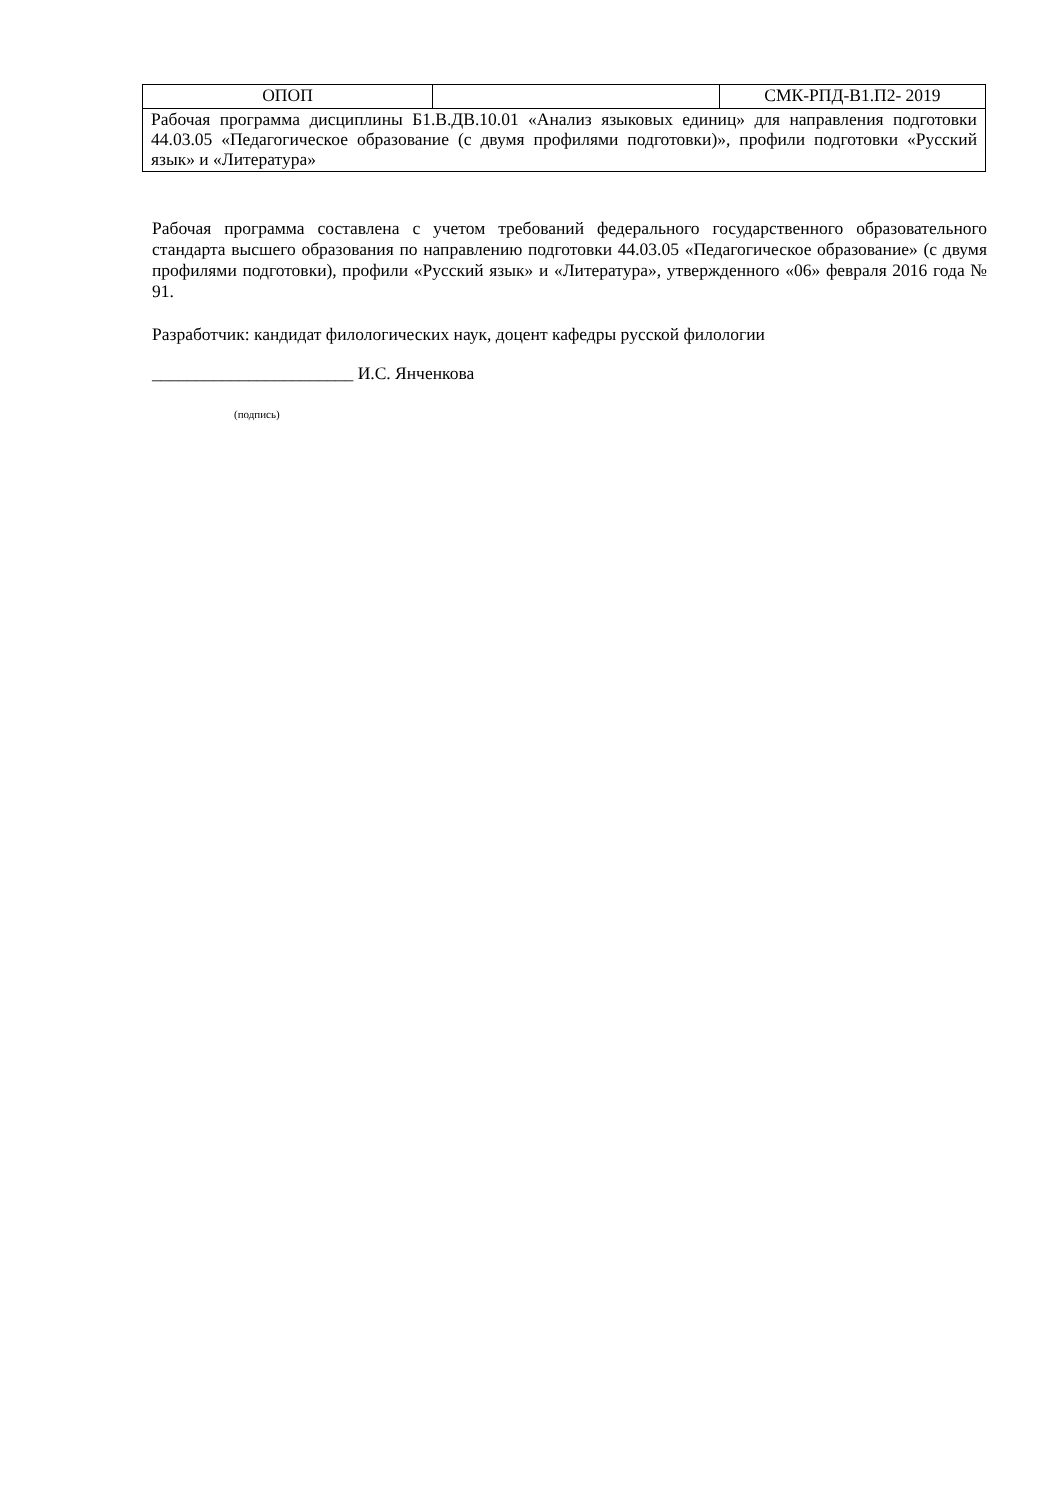| ОПОП | | СМК-РПД-В1.П2- 2019 |
| Рабочая программа дисциплины Б1.В.ДВ.10.01 «Анализ языковых единиц» для направления подготовки 44.03.05 «Педагогическое образование (с двумя профилями подготовки)», профили подготовки «Русский язык» и «Литература» | | |
Рабочая программа составлена с учетом требований федерального государственного образовательного стандарта высшего образования по направлению подготовки 44.03.05 «Педагогическое образование» (с двумя профилями подготовки), профили «Русский язык» и «Литература», утвержденного «06» февраля 2016 года № 91.
Разработчик: кандидат филологических наук, доцент кафедры русской филологии
_______________________ И.С. Янченкова
(подпись)